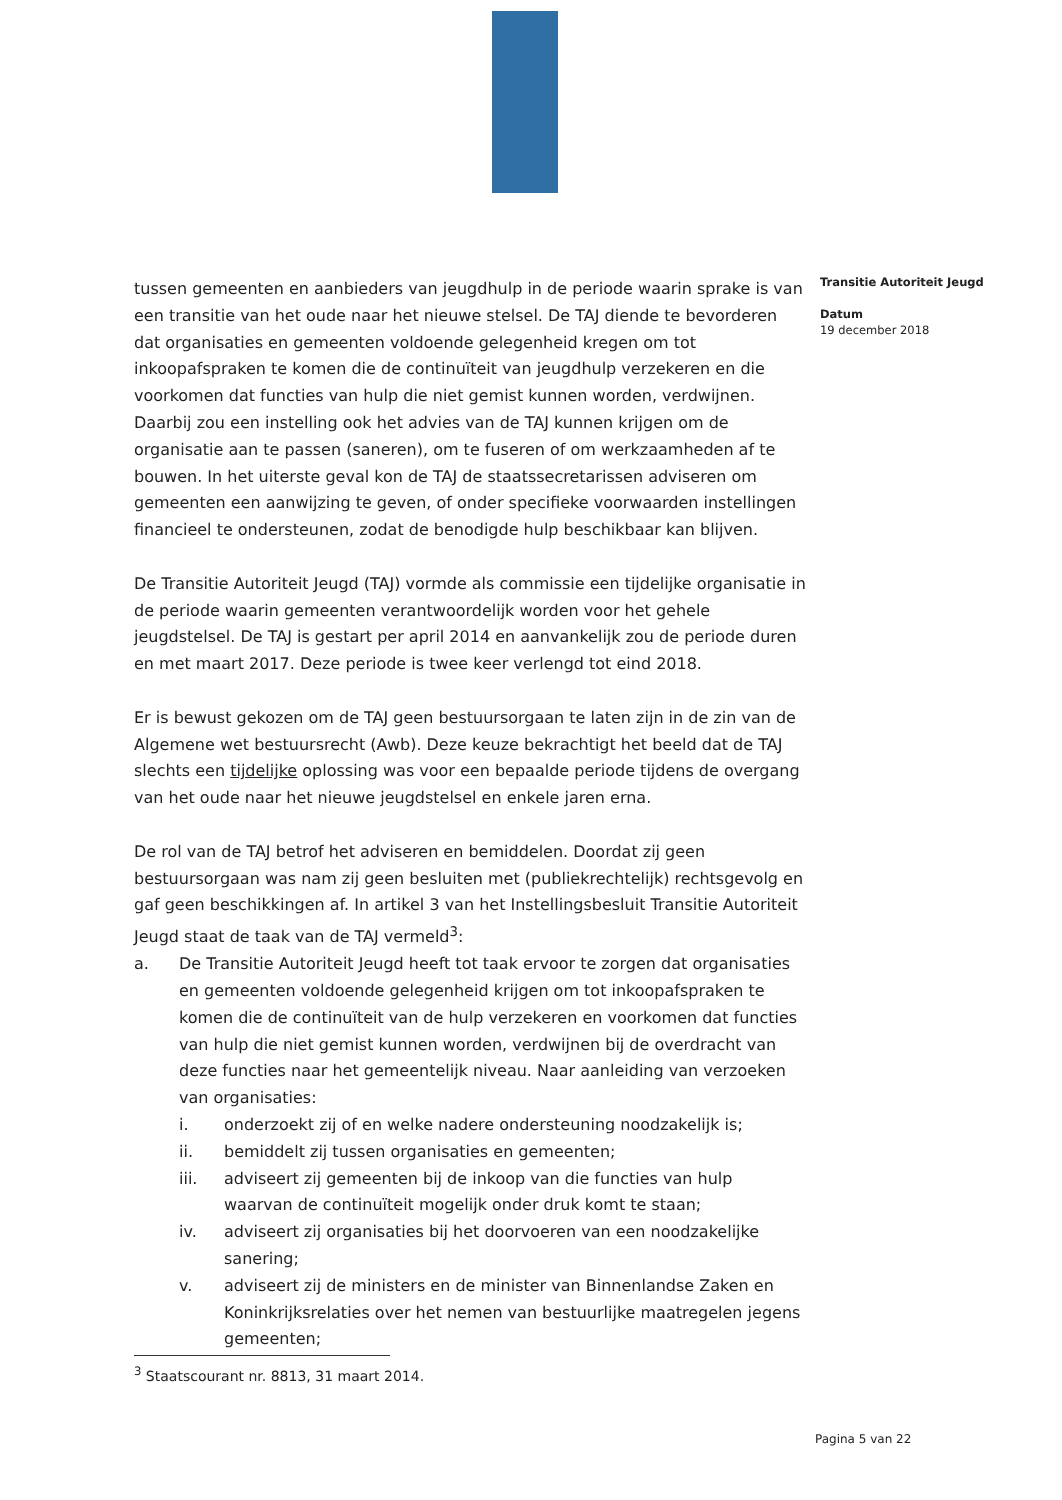Transitie Autoriteit Jeugd
Datum
19 december 2018
tussen gemeenten en aanbieders van jeugdhulp in de periode waarin sprake is van een transitie van het oude naar het nieuwe stelsel. De TAJ diende te bevorderen dat organisaties en gemeenten voldoende gelegenheid kregen om tot inkoopafspraken te komen die de continuïteit van jeugdhulp verzekeren en die voorkomen dat functies van hulp die niet gemist kunnen worden, verdwijnen. Daarbij zou een instelling ook het advies van de TAJ kunnen krijgen om de organisatie aan te passen (saneren), om te fuseren of om werkzaamheden af te bouwen. In het uiterste geval kon de TAJ de staatssecretarissen adviseren om gemeenten een aanwijzing te geven, of onder specifieke voorwaarden instellingen financieel te ondersteunen, zodat de benodigde hulp beschikbaar kan blijven.
De Transitie Autoriteit Jeugd (TAJ) vormde als commissie een tijdelijke organisatie in de periode waarin gemeenten verantwoordelijk worden voor het gehele jeugdstelsel. De TAJ is gestart per april 2014 en aanvankelijk zou de periode duren en met maart 2017. Deze periode is twee keer verlengd tot eind 2018.
Er is bewust gekozen om de TAJ geen bestuursorgaan te laten zijn in de zin van de Algemene wet bestuursrecht (Awb). Deze keuze bekrachtigt het beeld dat de TAJ slechts een tijdelijke oplossing was voor een bepaalde periode tijdens de overgang van het oude naar het nieuwe jeugdstelsel en enkele jaren erna.
De rol van de TAJ betrof het adviseren en bemiddelen. Doordat zij geen bestuursorgaan was nam zij geen besluiten met (publiekrechtelijk) rechtsgevolg en gaf geen beschikkingen af. In artikel 3 van het Instellingsbesluit Transitie Autoriteit Jeugd staat de taak van de TAJ vermeld<sup>3</sup>:
a. De Transitie Autoriteit Jeugd heeft tot taak ervoor te zorgen dat organisaties en gemeenten voldoende gelegenheid krijgen om tot inkoopafspraken te komen die de continuïteit van de hulp verzekeren en voorkomen dat functies van hulp die niet gemist kunnen worden, verdwijnen bij de overdracht van deze functies naar het gemeentelijk niveau. Naar aanleiding van verzoeken van organisaties:
i. onderzoekt zij of en welke nadere ondersteuning noodzakelijk is;
ii. bemiddelt zij tussen organisaties en gemeenten;
iii. adviseert zij gemeenten bij de inkoop van die functies van hulp waarvan de continuïteit mogelijk onder druk komt te staan;
iv. adviseert zij organisaties bij het doorvoeren van een noodzakelijke sanering;
v. adviseert zij de ministers en de minister van Binnenlandse Zaken en Koninkrijksrelaties over het nemen van bestuurlijke maatregelen jegens gemeenten;
<sup>3</sup> Staatscourant nr. 8813, 31 maart 2014.
Pagina 5 van 22